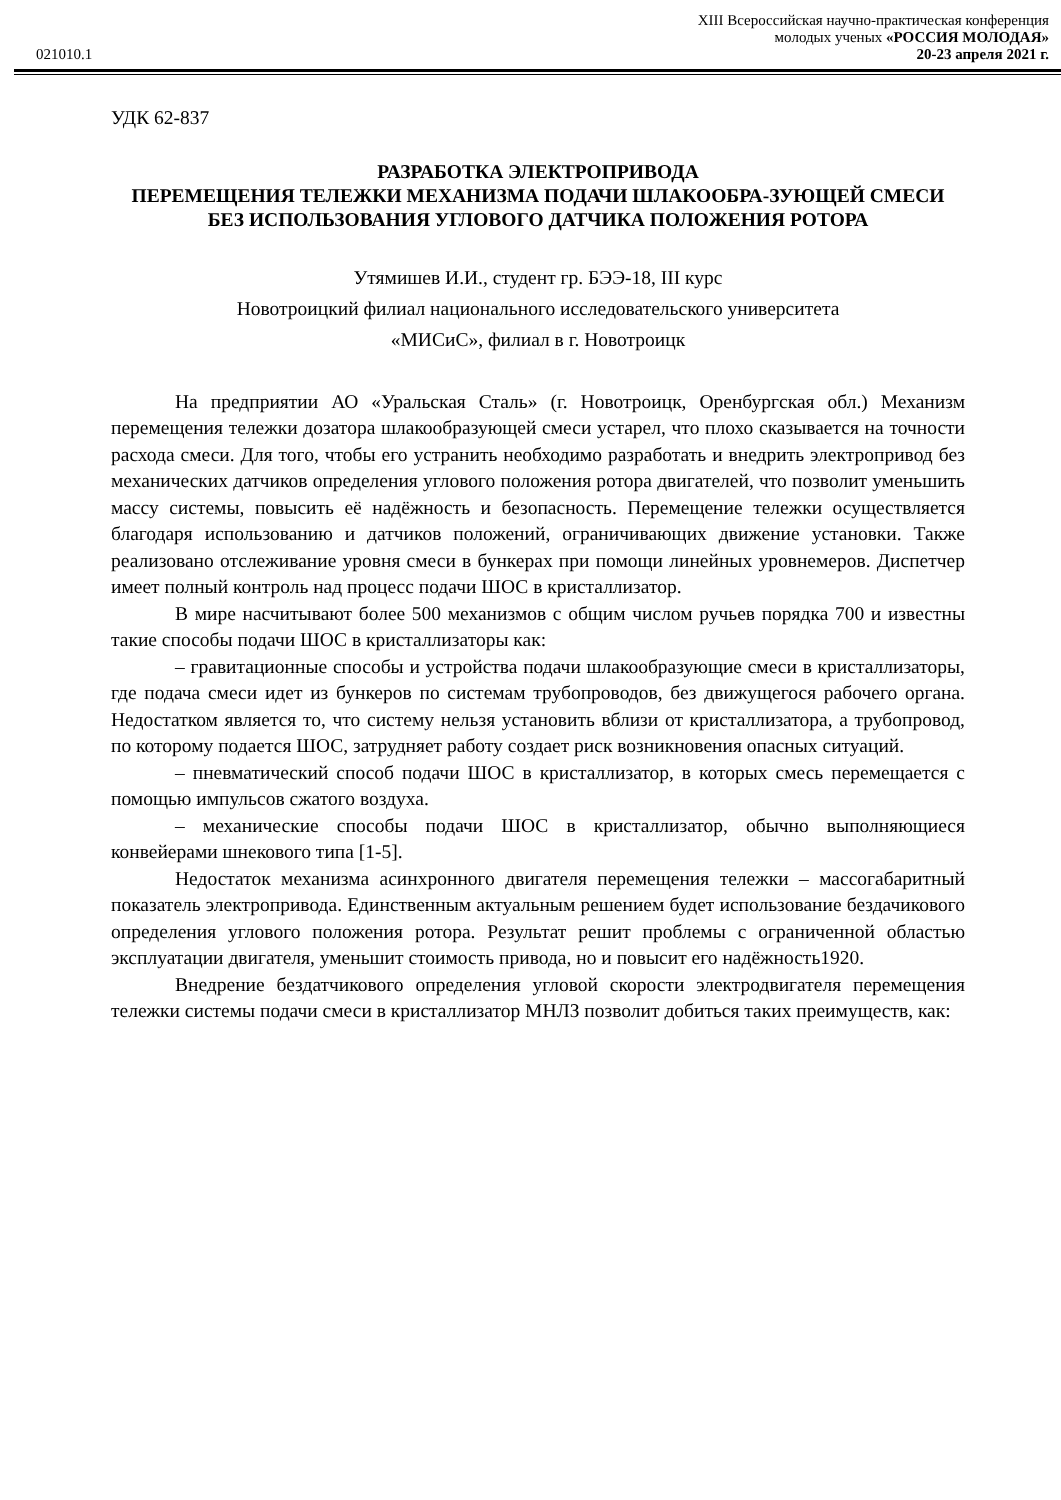XIII Всероссийская научно-практическая конференция
молодых ученых «РОССИЯ МОЛОДАЯ»
021010.1 20-23 апреля 2021 г.
УДК 62-837
РАЗРАБОТКА ЭЛЕКТРОПРИВОДА
ПЕРЕМЕЩЕНИЯ ТЕЛЕЖКИ МЕХАНИЗМА ПОДАЧИ ШЛАКООБРА-ЗУЮЩЕЙ СМЕСИ БЕЗ ИСПОЛЬЗОВАНИЯ УГЛОВОГО ДАТЧИКА ПОЛОЖЕНИЯ РОТОРА
Утямишев И.И., студент гр. БЭЭ-18, III курс
Новотроицкий филиал национального исследовательского университета
«МИСиС», филиал в г. Новотроицк
На предприятии АО «Уральская Сталь» (г. Новотроицк, Оренбургская обл.) Механизм перемещения тележки дозатора шлакообразующей смеси устарел, что плохо сказывается на точности расхода смеси. Для того, чтобы его устранить необходимо разработать и внедрить электропривод без механических датчиков определения углового положения ротора двигателей, что позволит уменьшить массу системы, повысить её надёжность и безопасность. Перемещение тележки осуществляется благодаря использованию и датчиков положений, ограничивающих движение установки. Также реализовано отслеживание уровня смеси в бункерах при помощи линейных уровнемеров. Диспетчер имеет полный контроль над процесс подачи ШОС в кристаллизатор.
В мире насчитывают более 500 механизмов с общим числом ручьев порядка 700 и известны такие способы подачи ШОС в кристаллизаторы как:
– гравитационные способы и устройства подачи шлакообразующие смеси в кристаллизаторы, где подача смеси идет из бункеров по системам трубопроводов, без движущегося рабочего органа. Недостатком является то, что систему нельзя установить вблизи от кристаллизатора, а трубопровод, по которому подается ШОС, затрудняет работу создает риск возникновения опасных ситуаций.
– пневматический способ подачи ШОС в кристаллизатор, в которых смесь перемещается с помощью импульсов сжатого воздуха.
– механические способы подачи ШОС в кристаллизатор, обычно выполняющиеся конвейерами шнекового типа [1-5].
Недостаток механизма асинхронного двигателя перемещения тележки – массогабаритный показатель электропривода. Единственным актуальным решением будет использование бездачикового определения углового положения ротора. Результат решит проблемы с ограниченной областью эксплуатации двигателя, уменьшит стоимость привода, но и повысит его надёжность1920.
Внедрение бездатчикового определения угловой скорости электродвигателя перемещения тележки системы подачи смеси в кристаллизатор МНЛЗ позволит добиться таких преимуществ, как: